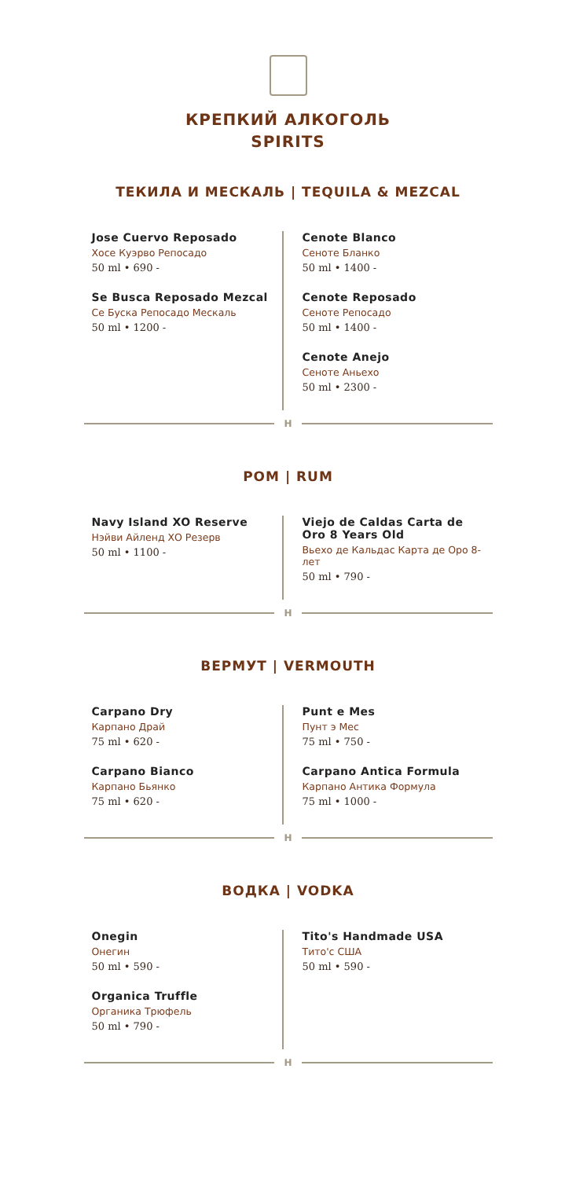КРЕПКИЙ АЛКОГОЛЬ
SPIRITS
ТЕКИЛА И МЕСКАЛЬ | TEQUILA & MEZCAL
Jose Cuervo Reposado
Хосе Куэрво Репосадо
50 ml • 690 -
Se Busca Reposado Mezcal
Се Буска Репосадо Мескаль
50 ml • 1200 -
Cenote Blanco
Сеноте Бланко
50 ml • 1400 -
Cenote Reposado
Сеноте Репосадо
50 ml • 1400 -
Cenote Anejo
Сеноте Аньехо
50 ml • 2300 -
H
РОМ | RUM
Navy Island XO Reserve
Нэйви Айленд ХО Резерв
50 ml • 1100 -
Viejo de Caldas Carta de Oro 8 Years Old
Вьехо де Кальдас Карта де Оро 8-лет
50 ml • 790 -
H
ВЕРМУТ | VERMOUTH
Carpano Dry
Карпано Драй
75 ml • 620 -
Carpano Bianco
Карпано Бьянко
75 ml • 620 -
Punt e Mes
Пунт э Мес
75 ml • 750 -
Carpano Antica Formula
Карпано Антика Формула
75 ml • 1000 -
H
ВОДКА | VODKA
Onegin
Онегин
50 ml • 590 -
Organica Truffle
Органика Трюфель
50 ml • 790 -
Tito's Handmade USA
Тито'с США
50 ml • 590 -
H